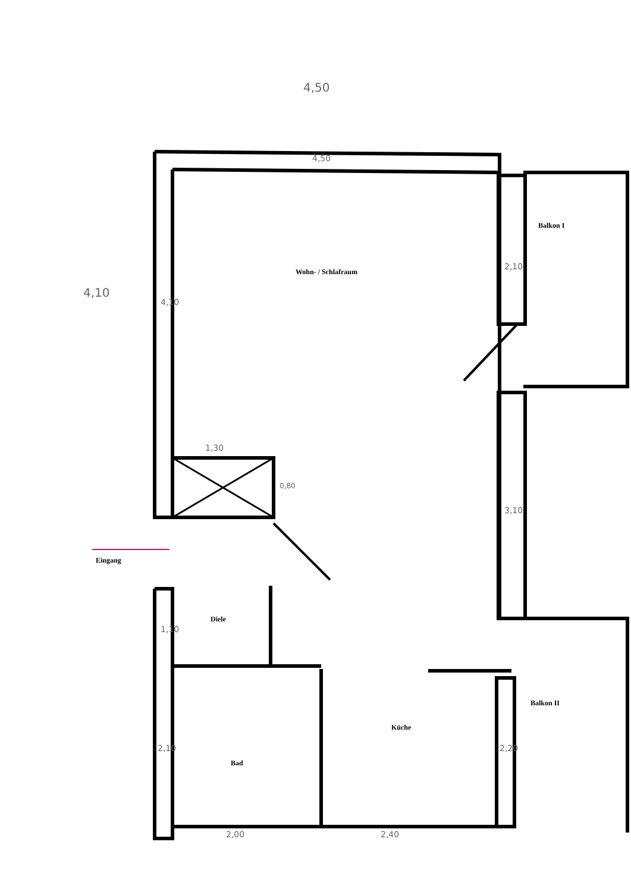4,50
4,50
4,10
4,10
1,30
0,80
2,10
3,10
1,10
2,10 2,20
2,00 2,40
Balkon I
Wohn- / Schlafraum
Eingang
Diele
Balkon II
Küche
Bad